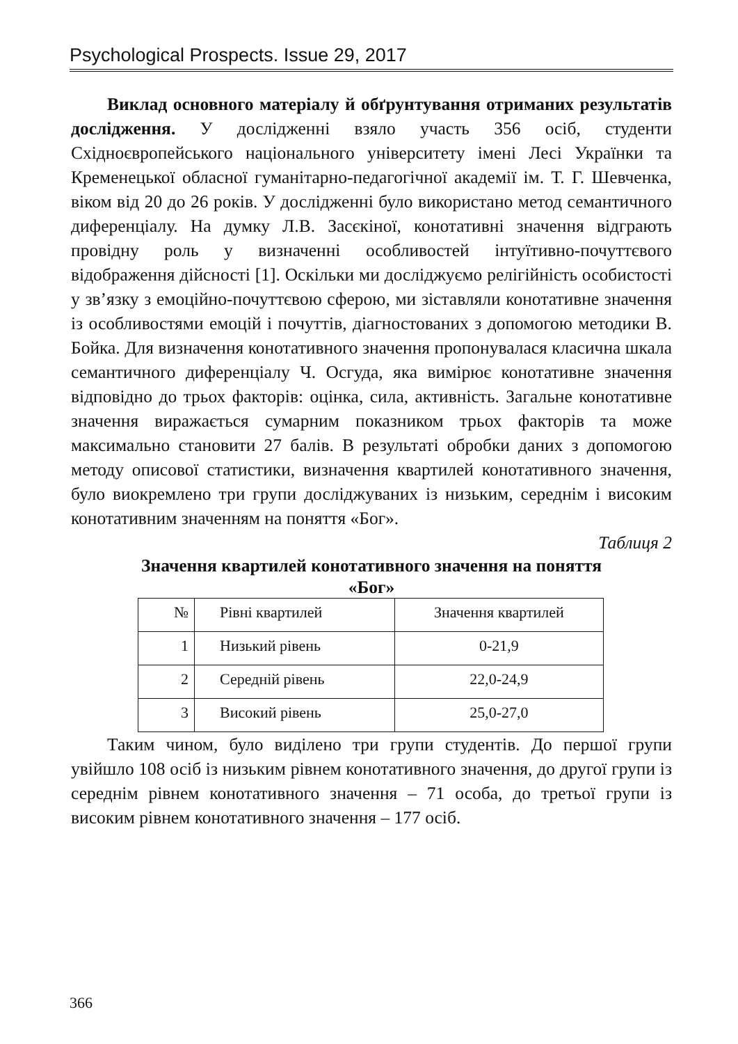Psychological Prospects. Issue 29, 2017
Виклад основного матеріалу й обґрунтування отриманих результатів дослідження. У дослідженні взяло участь 356 осіб, студенти Східноєвропейського національного університету імені Лесі Українки та Кременецької обласної гуманітарно-педагогічної академії ім. Т. Г. Шевченка, віком від 20 до 26 років. У дослідженні було використано метод семантичного диференціалу. На думку Л.В. Засєкіної, конотативні значення відграють провідну роль у визначенні особливостей інтуїтивно-почуттєвого відображення дійсності [1]. Оскільки ми досліджуємо релігійність особистості у зв’язку з емоційно-почуттєвою сферою, ми зіставляли конотативне значення із особливостями емоцій і почуттів, діагностованих з допомогою методики В. Бойка. Для визначення конотативного значення пропонувалася класична шкала семантичного диференціалу Ч. Осгуда, яка вимірює конотативне значення відповідно до трьох факторів: оцінка, сила, активність. Загальне конотативне значення виражається сумарним показником трьох факторів та може максимально становити 27 балів. В результаті обробки даних з допомогою методу описової статистики, визначення квартилей конотативного значення, було виокремлено три групи досліджуваних із низьким, середнім і високим конотативним значенням на поняття «Бог».
Таблиця 2
Значення квартилей конотативного значення на поняття
«Бог»
| № | Рівні квартилей | Значення квартилей |
| 1 | Низький рівень | 0-21,9 |
| 2 | Середній рівень | 22,0-24,9 |
| 3 | Високий рівень | 25,0-27,0 |
Таким чином, було виділено три групи студентів. До першої групи увійшло 108 осіб із низьким рівнем конотативного значення, до другої групи із середнім рівнем конотативного значення – 71 особа, до третьої групи із високим рівнем конотативного значення – 177 осіб.
366